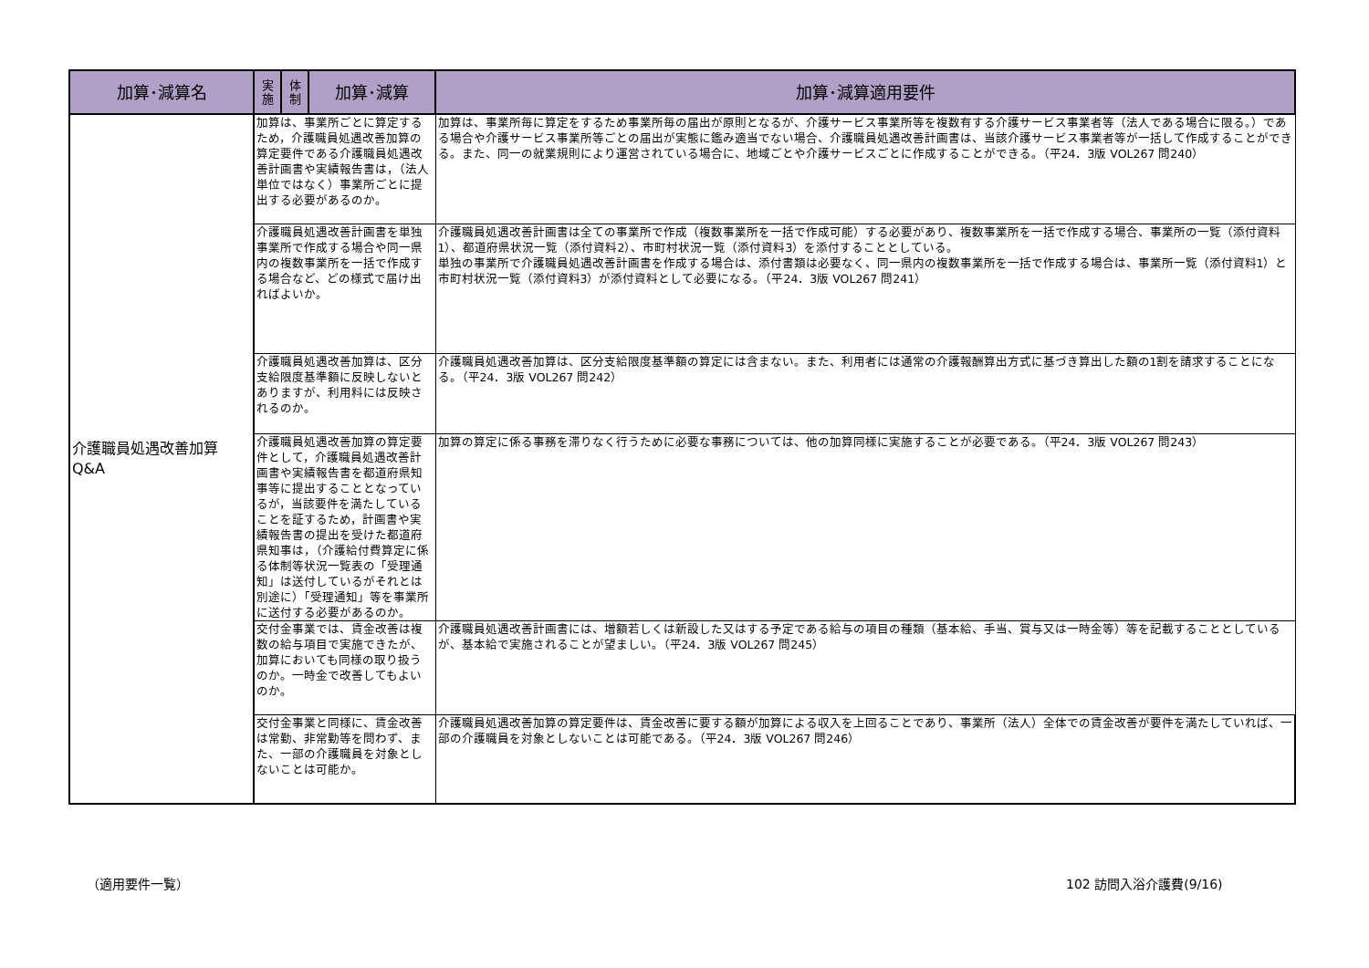| 加算･減算名 | 実 施 | 体 制 | 加算･減算 | 加算･減算適用要件 |
| --- | --- | --- | --- | --- |
| 介護職員処遇改善加算 Q&A | 加算は、事業所ごとに算定するため，介護職員処遇改善加算の算定要件である介護職員処遇改善計画書や実績報告書は，（法人単位ではなく）事業所ごとに提出する必要があるのか。 | | | 加算は、事業所毎に算定をするため事業所毎の届出が原則となるが、介護サービス事業所等を複数有する介護サービス事業者等（法人である場合に限る。）である場合や介護サービス事業所等ごとの届出が実態に鑑み適当でない場合、介護職員処遇改善計画書は、当該介護サービス事業者等が一括して作成することができる。また、同一の就業規則により運営されている場合に、地域ごとや介護サービスごとに作成することができる。（平24．3版 VOL267 問240） |
| | 介護職員処遇改善計画書を単独事業所で作成する場合や同一県内の複数事業所を一括で作成する場合など、どの様式で届け出ればよいか。 | | | 介護職員処遇改善計画書は全ての事業所で作成（複数事業所を一括で作成可能）する必要があり、複数事業所を一括で作成する場合、事業所の一覧（添付資料1）、都道府県状況一覧（添付資料2）、市町村状況一覧（添付資料3）を添付することとしている。 単独の事業所で介護職員処遇改善計画書を作成する場合は、添付書類は必要なく、同一県内の複数事業所を一括で作成する場合は、事業所一覧（添付資料1）と市町村状況一覧（添付資料3）が添付資料として必要になる。（平24．3版 VOL267 問241） |
| | 介護職員処遇改善加算は、区分支給限度基準額に反映しないとありますが、利用料には反映されるのか。 | | | 介護職員処遇改善加算は、区分支給限度基準額の算定には含まない。また、利用者には通常の介護報酬算出方式に基づき算出した額の1割を請求することになる。（平24．3版 VOL267 問242） |
| | 介護職員処遇改善加算の算定要件として，介護職員処遇改善計画書や実績報告書を都道府県知事等に提出することとなっているが，当該要件を満たしていることを証するため，計画書や実績報告書の提出を受けた都道府県知事は，（介護給付費算定に係る体制等状況一覧表の「受理通知」は送付しているがそれとは別途に）「受理通知」等を事業所に送付する必要があるのか。 | | | 加算の算定に係る事務を滞りなく行うために必要な事務については、他の加算同様に実施することが必要である。（平24．3版 VOL267 問243） |
| | 交付金事業では、賃金改善は複数の給与項目で実施できたが、加算においても同様の取り扱うのか。一時金で改善してもよいのか。 | | | 介護職員処遇改善計画書には、増額若しくは新設した又はする予定である給与の項目の種類（基本給、手当、賞与又は一時金等）等を記載することとしているが、基本給で実施されることが望ましい。（平24．3版 VOL267 問245） |
| | 交付金事業と同様に、賃金改善は常勤、非常勤等を問わず、また、一部の介護職員を対象としないことは可能か。 | | | 介護職員処遇改善加算の算定要件は、賃金改善に要する額が加算による収入を上回ることであり、事業所（法人）全体での賃金改善が要件を満たしていれば、一部の介護職員を対象としないことは可能である。（平24．3版 VOL267 問246） |
（適用要件一覧） 102 訪問入浴介護費(9/16)